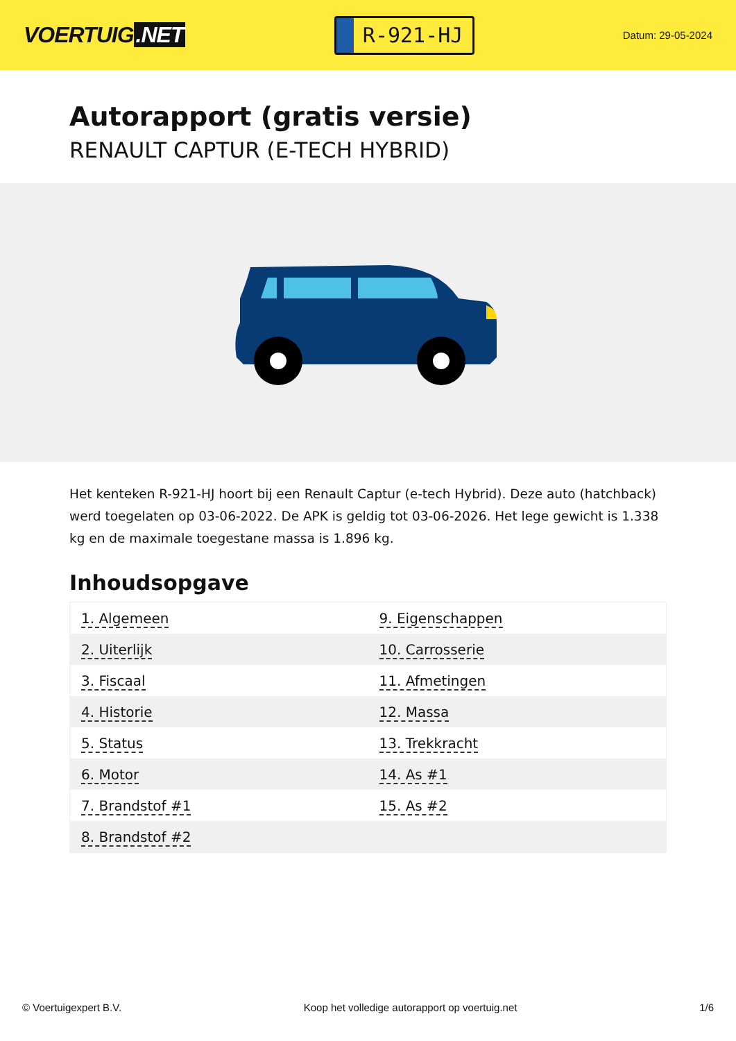VOERTUIG.NET
R-921-HJ
Datum: 29-05-2024
Autorapport (gratis versie)
RENAULT CAPTUR (E-TECH HYBRID)
Het kenteken R-921-HJ hoort bij een Renault Captur (e-tech Hybrid). Deze auto (hatchback) werd toegelaten op 03-06-2022. De APK is geldig tot 03-06-2026. Het lege gewicht is 1.338 kg en de maximale toegestane massa is 1.896 kg.
Inhoudsopgave
| 1. Algemeen | 9. Eigenschappen |
| 2. Uiterlijk | 10. Carrosserie |
| 3. Fiscaal | 11. Afmetingen |
| 4. Historie | 12. Massa |
| 5. Status | 13. Trekkracht |
| 6. Motor | 14. As #1 |
| 7. Brandstof #1 | 15. As #2 |
| 8. Brandstof #2 | |
© Voertuigexpert B.V. Koop het volledige autorapport op voertuig.net 1/6